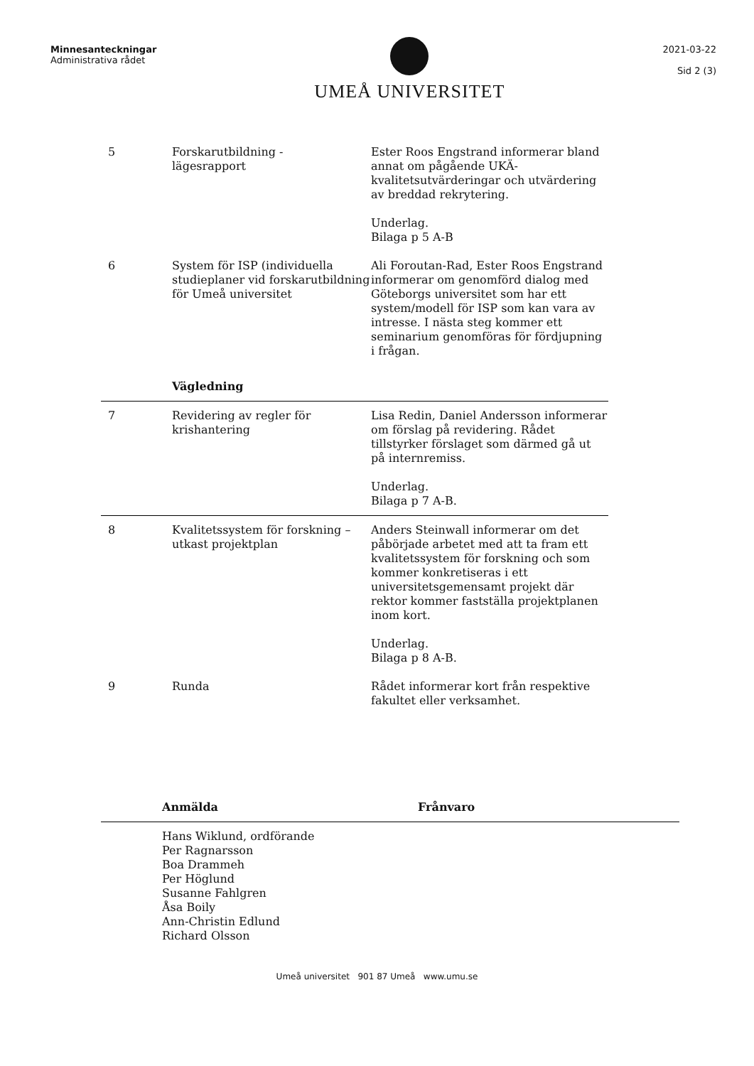Minnesanteckningar
Administrativa rådet
UMEÅ UNIVERSITET
2021-03-22
Sid 2 (3)
| 5 | Forskarutbildning - lägesrapport | Ester Roos Engstrand informerar bland annat om pågående UKÄ-kvalitetsutvärderingar och utvärdering av breddad rekrytering. Underlag. Bilaga p 5 A-B |
| 6 | System för ISP (individuella studieplaner vid forskarutbildning för Umeå universitet | Ali Foroutan-Rad, Ester Roos Engstrand informerar om genomförd dialog med Göteborgs universitet som har ett system/modell för ISP som kan vara av intresse. I nästa steg kommer ett seminarium genomföras för fördjupning i frågan. |
| | Vägledning | |
| 7 | Revidering av regler för krishantering | Lisa Redin, Daniel Andersson informerar om förslag på revidering. Rådet tillstyrker förslaget som därmed gå ut på internremiss. Underlag. Bilaga p 7 A-B. |
| 8 | Kvalitetssystem för forskning – utkast projektplan | Anders Steinwall informerar om det påbörjade arbetet med att ta fram ett kvalitetssystem för forskning och som kommer konkretiseras i ett universitetsgemensamt projekt där rektor kommer fastställa projektplanen inom kort. Underlag. Bilaga p 8 A-B. |
| 9 | Runda | Rådet informerar kort från respektive fakultet eller verksamhet. |
Anmälda Frånvaro
Hans Wiklund, ordförande
Per Ragnarsson
Boa Drammeh
Per Höglund
Susanne Fahlgren
Åsa Boily
Ann-Christin Edlund
Richard Olsson
Umeå universitet 901 87 Umeå www.umu.se